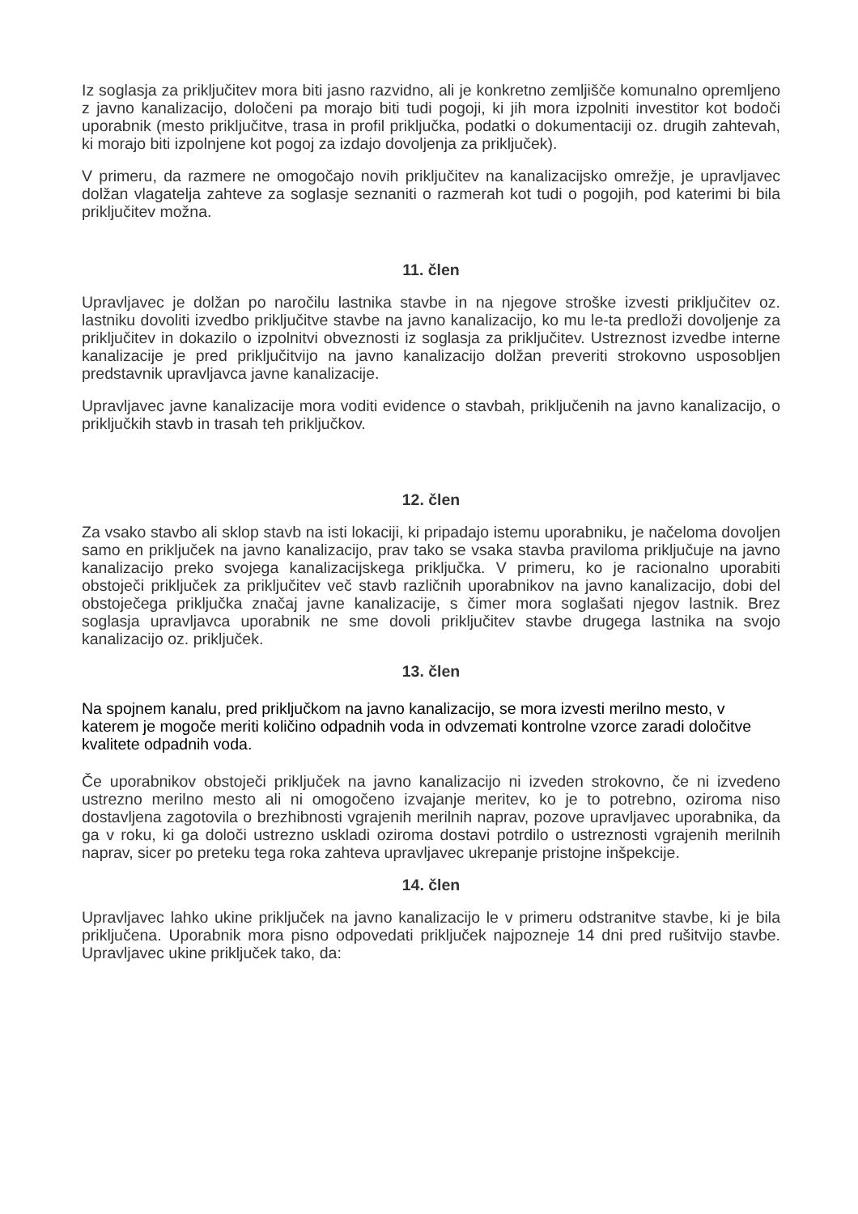Iz soglasja za priključitev mora biti jasno razvidno, ali je konkretno zemljišče komunalno opremljeno z javno kanalizacijo, določeni pa morajo biti tudi pogoji, ki jih mora izpolniti investitor kot bodoči uporabnik (mesto priključitve, trasa in profil priključka, podatki o dokumentaciji oz. drugih zahtevah, ki morajo biti izpolnjene kot pogoj za izdajo dovoljenja za priključek).
V primeru, da razmere ne omogočajo novih priključitev na kanalizacijsko omrežje, je upravljavec dolžan vlagatelja zahteve za soglasje seznaniti o razmerah kot tudi o pogojih, pod katerimi bi bila priključitev možna.
11. člen
Upravljavec je dolžan po naročilu lastnika stavbe in na njegove stroške izvesti priključitev oz. lastniku dovoliti izvedbo priključitve stavbe na javno kanalizacijo, ko mu le-ta predloži dovoljenje za priključitev in dokazilo o izpolnitvi obveznosti iz soglasja za priključitev. Ustreznost izvedbe interne kanalizacije je pred priključitvijo na javno kanalizacijo dolžan preveriti strokovno usposobljen predstavnik upravljavca javne kanalizacije.
Upravljavec javne kanalizacije mora voditi evidence o stavbah, priključenih na javno kanalizacijo, o priključkih stavb in trasah teh priključkov.
12. člen
Za vsako stavbo ali sklop stavb na isti lokaciji, ki pripadajo istemu uporabniku, je načeloma dovoljen samo en priključek na javno kanalizacijo, prav tako se vsaka stavba praviloma priključuje na javno kanalizacijo preko svojega kanalizacijskega priključka. V primeru, ko je racionalno uporabiti obstoječi priključek za priključitev več stavb različnih uporabnikov na javno kanalizacijo, dobi del obstoječega priključka značaj javne kanalizacije, s čimer mora soglašati njegov lastnik. Brez soglasja upravljavca uporabnik ne sme dovoli priključitev stavbe drugega lastnika na svojo kanalizacijo oz. priključek.
13. člen
Na spojnem kanalu, pred priključkom na javno kanalizacijo, se mora izvesti merilno mesto, v katerem je mogoče meriti količino odpadnih voda in odvzemati kontrolne vzorce zaradi določitve kvalitete odpadnih voda.
Če uporabnikov obstoječi priključek na javno kanalizacijo ni izveden strokovno, če ni izvedeno ustrezno merilno mesto ali ni omogočeno izvajanje meritev, ko je to potrebno, oziroma niso dostavljena zagotovila o brezhibnosti vgrajenih merilnih naprav, pozove upravljavec uporabnika, da ga v roku, ki ga določi ustrezno uskladi oziroma dostavi potrdilo o ustreznosti vgrajenih merilnih naprav, sicer po preteku tega roka zahteva upravljavec ukrepanje pristojne inšpekcije.
14. člen
Upravljavec lahko ukine priključek na javno kanalizacijo le v primeru odstranitve stavbe, ki je bila priključena. Uporabnik mora pisno odpovedati priključek najpozneje 14 dni pred rušitvijo stavbe. Upravljavec ukine priključek tako, da: